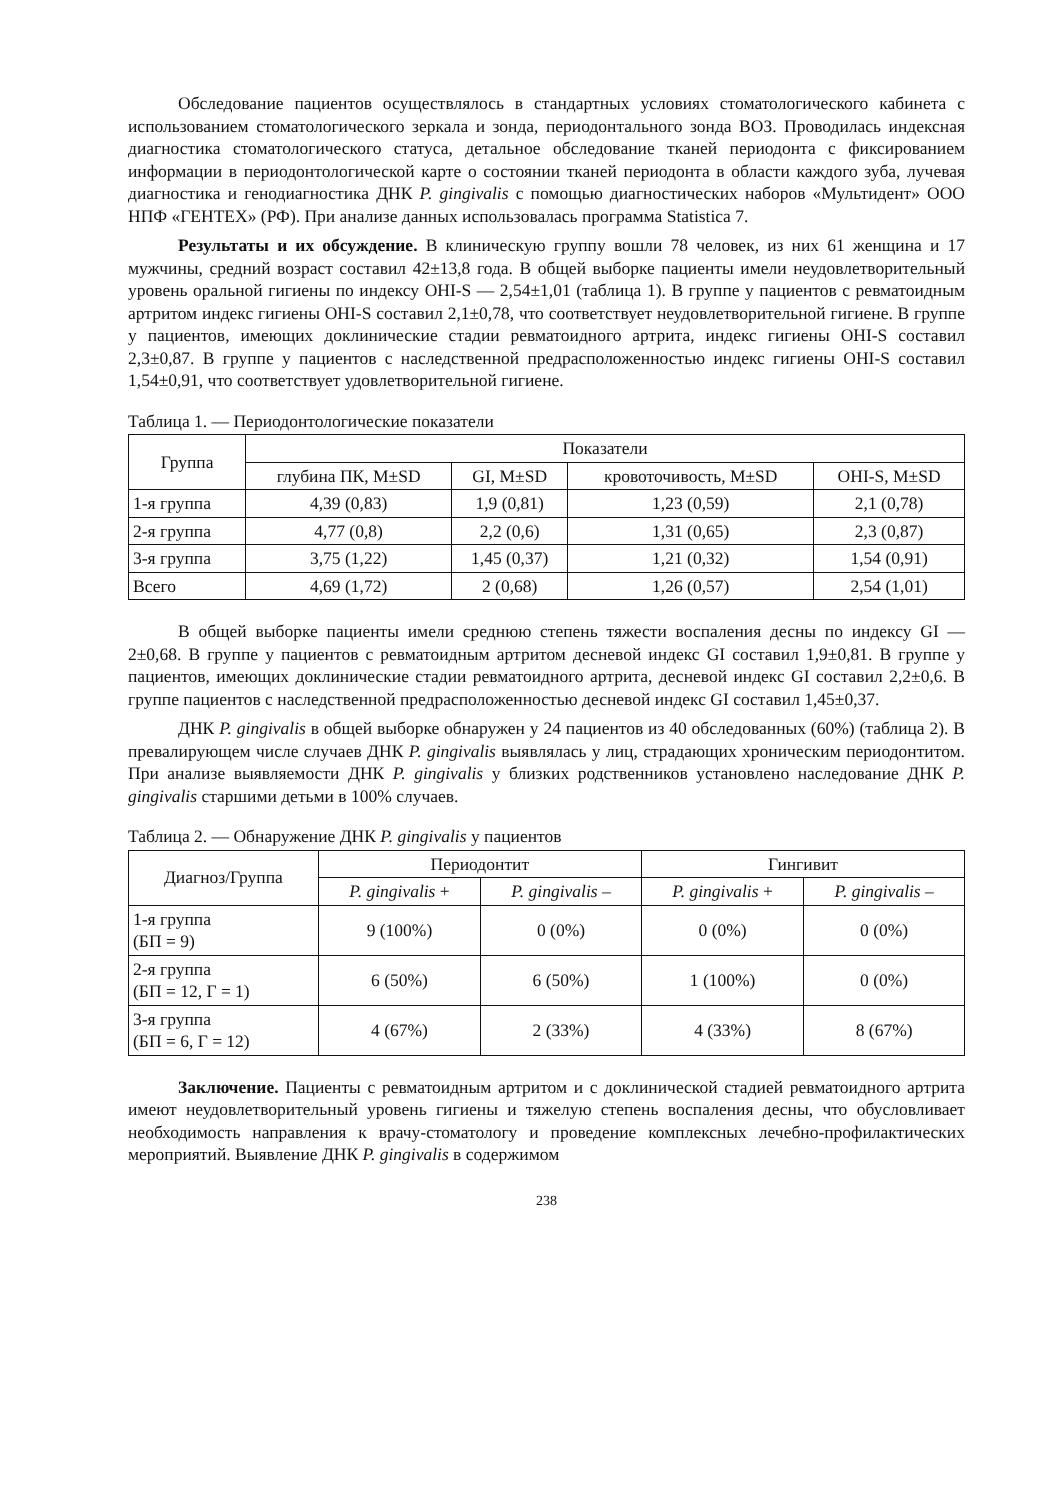Обследование пациентов осуществлялось в стандартных условиях стоматологического кабинета с использованием стоматологического зеркала и зонда, периодонтального зонда ВОЗ. Проводилась индексная диагностика стоматологического статуса, детальное обследование тканей периодонта с фиксированием информации в периодонтологической карте о состоянии тканей периодонта в области каждого зуба, лучевая диагностика и генодиагностика ДНК P. gingivalis с помощью диагностических наборов «Мультидент» ООО НПФ «ГЕНТЕХ» (РФ). При анализе данных использовалась программа Statistica 7.
Результаты и их обсуждение. В клиническую группу вошли 78 человек, из них 61 женщина и 17 мужчины, средний возраст составил 42±13,8 года. В общей выборке пациенты имели неудовлетворительный уровень оральной гигиены по индексу OHI-S — 2,54±1,01 (таблица 1). В группе у пациентов с ревматоидным артритом индекс гигиены OHI-S составил 2,1±0,78, что соответствует неудовлетворительной гигиене. В группе у пациентов, имеющих доклинические стадии ревматоидного артрита, индекс гигиены OHI-S составил 2,3±0,87. В группе у пациентов с наследственной предрасположенностью индекс гигиены OHI-S составил 1,54±0,91, что соответствует удовлетворительной гигиене.
Таблица 1. — Периодонтологические показатели
| Группа | Показатели | | | |
| --- | --- | --- | --- | --- |
| | глубина ПК, M±SD | GI, M±SD | кровоточивость, M±SD | OHI-S, M±SD |
| 1-я группа | 4,39 (0,83) | 1,9 (0,81) | 1,23 (0,59) | 2,1 (0,78) |
| 2-я группа | 4,77 (0,8) | 2,2 (0,6) | 1,31 (0,65) | 2,3 (0,87) |
| 3-я группа | 3,75 (1,22) | 1,45 (0,37) | 1,21 (0,32) | 1,54 (0,91) |
| Всего | 4,69 (1,72) | 2 (0,68) | 1,26 (0,57) | 2,54 (1,01) |
В общей выборке пациенты имели среднюю степень тяжести воспаления десны по индексу GI — 2±0,68. В группе у пациентов с ревматоидным артритом десневой индекс GI составил 1,9±0,81. В группе у пациентов, имеющих доклинические стадии ревматоидного артрита, десневой индекс GI составил 2,2±0,6. В группе пациентов с наследственной предрасположенностью десневой индекс GI составил 1,45±0,37.
ДНК P. gingivalis в общей выборке обнаружен у 24 пациентов из 40 обследованных (60%) (таблица 2). В превалирующем числе случаев ДНК P. gingivalis выявлялась у лиц, страдающих хроническим периодонтитом. При анализе выявляемости ДНК P. gingivalis у близких родственников установлено наследование ДНК P. gingivalis старшими детьми в 100% случаев.
Таблица 2. — Обнаружение ДНК P. gingivalis у пациентов
| Диагноз/Группа | Периодонтит | | Гингивит | |
| --- | --- | --- | --- | --- |
| | P. gingivalis + | P. gingivalis – | P. gingivalis + | P. gingivalis – |
| 1-я группа (БП = 9) | 9 (100%) | 0 (0%) | 0 (0%) | 0 (0%) |
| 2-я группа (БП = 12, Г = 1) | 6 (50%) | 6 (50%) | 1 (100%) | 0 (0%) |
| 3-я группа (БП = 6, Г = 12) | 4 (67%) | 2 (33%) | 4 (33%) | 8 (67%) |
Заключение. Пациенты с ревматоидным артритом и с доклинической стадией ревматоидного артрита имеют неудовлетворительный уровень гигиены и тяжелую степень воспаления десны, что обусловливает необходимость направления к врачу-стоматологу и проведение комплексных лечебно-профилактических мероприятий. Выявление ДНК P. gingivalis в содержимом
238